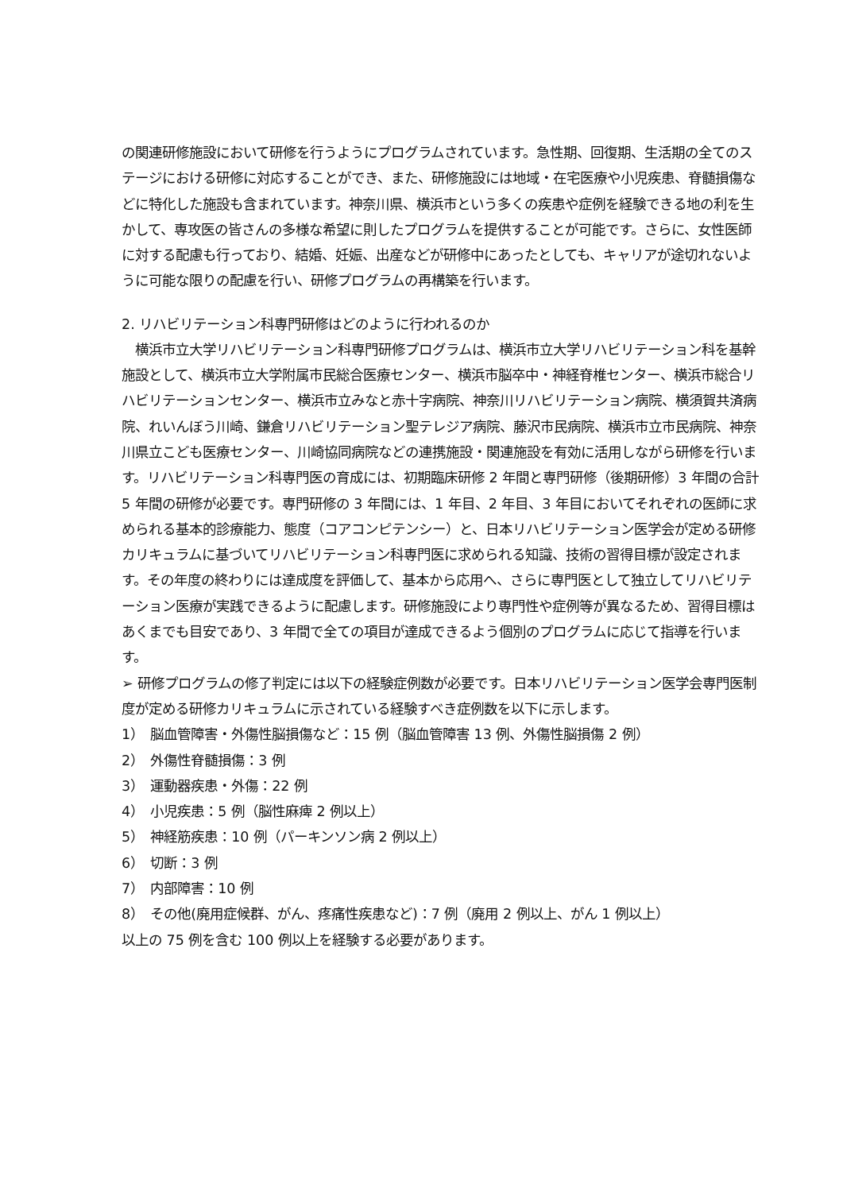の関連研修施設において研修を行うようにプログラムされています。急性期、回復期、生活期の全てのステージにおける研修に対応することができ、また、研修施設には地域・在宅医療や小児疾患、脊髄損傷などに特化した施設も含まれています。神奈川県、横浜市という多くの疾患や症例を経験できる地の利を生かして、専攻医の皆さんの多様な希望に則したプログラムを提供することが可能です。さらに、女性医師に対する配慮も行っており、結婚、妊娠、出産などが研修中にあったとしても、キャリアが途切れないように可能な限りの配慮を行い、研修プログラムの再構築を行います。
2. リハビリテーション科専門研修はどのように行われるのか
　横浜市立大学リハビリテーション科専門研修プログラムは、横浜市立大学リハビリテーション科を基幹施設として、横浜市立大学附属市民総合医療センター、横浜市脳卒中・神経脊椎センター、横浜市総合リハビリテーションセンター、横浜市立みなと赤十字病院、神奈川リハビリテーション病院、横須賀共済病院、れいんぼう川崎、鎌倉リハビリテーション聖テレジア病院、藤沢市民病院、横浜市立市民病院、神奈川県立こども医療センター、川崎協同病院などの連携施設・関連施設を有効に活用しながら研修を行います。リハビリテーション科専門医の育成には、初期臨床研修 2 年間と専門研修（後期研修）3 年間の合計 5 年間の研修が必要です。専門研修の 3 年間には、1 年目、2 年目、3 年目においてそれぞれの医師に求められる基本的診療能力、態度（コアコンピテンシー）と、日本リハビリテーション医学会が定める研修カリキュラムに基づいてリハビリテーション科専門医に求められる知識、技術の習得目標が設定されます。その年度の終わりには達成度を評価して、基本から応用へ、さらに専門医として独立してリハビリテーション医療が実践できるように配慮します。研修施設により専門性や症例等が異なるため、習得目標はあくまでも目安であり、3 年間で全ての項目が達成できるよう個別のプログラムに応じて指導を行います。
➢ 研修プログラムの修了判定には以下の経験症例数が必要です。日本リハビリテーション医学会専門医制度が定める研修カリキュラムに示されている経験すべき症例数を以下に示します。
1）　脳血管障害・外傷性脳損傷など：15 例（脳血管障害 13 例、外傷性脳損傷 2 例）
2）　外傷性脊髄損傷：3 例
3）　運動器疾患・外傷：22 例
4）　小児疾患：5 例（脳性麻痺 2 例以上）
5）　神経筋疾患：10 例（パーキンソン病 2 例以上）
6）　切断：3 例
7）　内部障害：10 例
8）　その他(廃用症候群、がん、疼痛性疾患など)：7 例（廃用 2 例以上、がん 1 例以上）
以上の 75 例を含む 100 例以上を経験する必要があります。